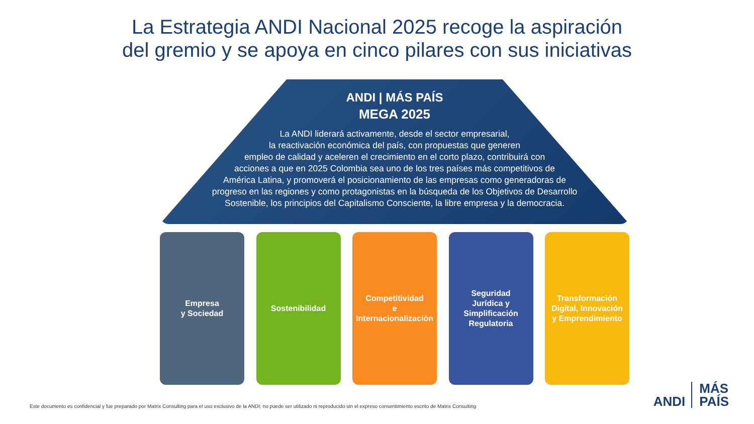La Estrategia ANDI Nacional 2025 recoge la aspiración
del gremio y se apoya en cinco pilares con sus iniciativas
ANDI | MÁS PAÍS
MEGA 2025
La ANDI liderará activamente, desde el sector empresarial,
la reactivación económica del país, con propuestas que generen
empleo de calidad y aceleren el crecimiento en el corto plazo, contribuirá con
acciones a que en 2025 Colombia sea uno de los tres países más competitivos de
América Latina, y promoverá el posicionamiento de las empresas como generadoras de
progreso en las regiones y como protagonistas en la búsqueda de los Objetivos de Desarrollo
Sostenible, los principios del Capitalismo Consciente, la libre empresa y la democracia.
Empresa
y Sociedad
Sostenibilidad Competitividad
e
Internacionalización
Seguridad
Jurídica y
Simplificación
Regulatoria
Transformación
Digital, Innovación
y Emprendimiento
Este documento es confidencial y fue preparado por Matrix Consulting para el uso exclusivo de la ANDI; no puede ser utilizado ni reproducido sin el expreso consentimiento escrito de Matrix Consulting
ANDI MÁS
PAÍS